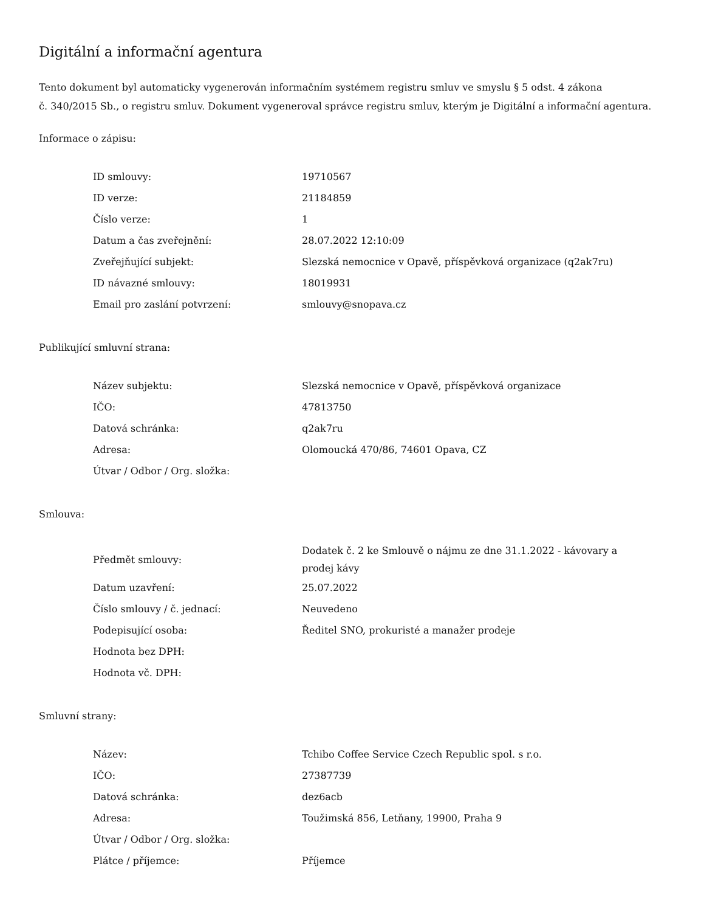Digitální a informační agentura
Tento dokument byl automaticky vygenerován informačním systémem registru smluv ve smyslu § 5 odst. 4 zákona
č. 340/2015 Sb., o registru smluv. Dokument vygeneroval správce registru smluv, kterým je Digitální a informační agentura.
Informace o zápisu:
| ID smlouvy: | 19710567 |
| ID verze: | 21184859 |
| Číslo verze: | 1 |
| Datum a čas zveřejnění: | 28.07.2022 12:10:09 |
| Zveřejňující subjekt: | Slezská nemocnice v Opavě, příspěvková organizace (q2ak7ru) |
| ID návazné smlouvy: | 18019931 |
| Email pro zaslání potvrzení: | smlouvy@snopava.cz |
Publikující smluvní strana:
| Název subjektu: | Slezská nemocnice v Opavě, příspěvková organizace |
| IČO: | 47813750 |
| Datová schránka: | q2ak7ru |
| Adresa: | Olomoucká 470/86, 74601 Opava, CZ |
| Útvar / Odbor / Org. složka: | |
Smlouva:
| Předmět smlouvy: | Dodatek č. 2 ke Smlouvě o nájmu ze dne 31.1.2022 - kávovary a prodej kávy |
| Datum uzavření: | 25.07.2022 |
| Číslo smlouvy / č. jednací: | Neuvedeno |
| Podepisující osoba: | Ředitel SNO, prokuristé a manažer prodeje |
| Hodnota bez DPH: | |
| Hodnota vč. DPH: | |
Smluvní strany:
| Název: | Tchibo Coffee Service Czech Republic spol. s r.o. |
| IČO: | 27387739 |
| Datová schránka: | dez6acb |
| Adresa: | Toužimská 856, Letňany, 19900, Praha 9 |
| Útvar / Odbor / Org. složka: | |
| Plátce / příjemce: | Příjemce |